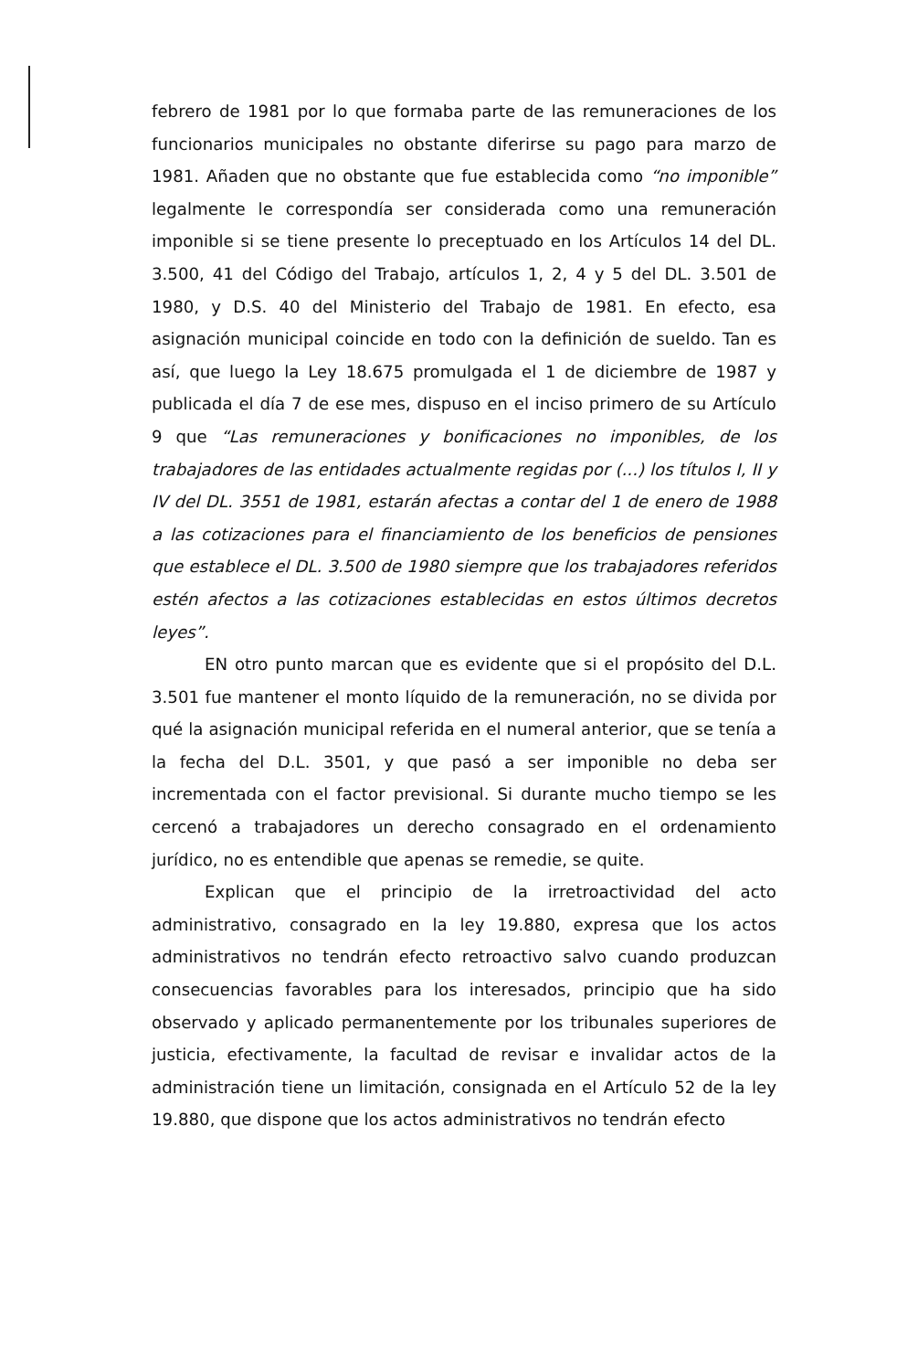febrero de 1981 por lo que formaba parte de las remuneraciones de los funcionarios municipales no obstante diferirse su pago para marzo de 1981. Añaden que no obstante que fue establecida como “no imponible” legalmente le correspondía ser considerada como una remuneración imponible si se tiene presente lo preceptuado en los Artículos 14 del DL. 3.500, 41 del Código del Trabajo, artículos 1, 2, 4 y 5 del DL. 3.501 de 1980, y D.S. 40 del Ministerio del Trabajo de 1981. En efecto, esa asignación municipal coincide en todo con la definición de sueldo. Tan es así, que luego la Ley 18.675 promulgada el 1 de diciembre de 1987 y publicada el día 7 de ese mes, dispuso en el inciso primero de su Artículo 9 que “Las remuneraciones y bonificaciones no imponibles, de los trabajadores de las entidades actualmente regidas por (...) los títulos I, II y IV del DL. 3551 de 1981, estarán afectas a contar del 1 de enero de 1988 a las cotizaciones para el financiamiento de los beneficios de pensiones que establece el DL. 3.500 de 1980 siempre que los trabajadores referidos estén afectos a las cotizaciones establecidas en estos últimos decretos leyes”.
EN otro punto marcan que es evidente que si el propósito del D.L. 3.501 fue mantener el monto líquido de la remuneración, no se divida por qué la asignación municipal referida en el numeral anterior, que se tenía a la fecha del D.L. 3501, y que pasó a ser imponible no deba ser incrementada con el factor previsional. Si durante mucho tiempo se les cercenó a trabajadores un derecho consagrado en el ordenamiento jurídico, no es entendible que apenas se remedie, se quite.
Explican que el principio de la irretroactividad del acto administrativo, consagrado en la ley 19.880, expresa que los actos administrativos no tendrán efecto retroactivo salvo cuando produzcan consecuencias favorables para los interesados, principio que ha sido observado y aplicado permanentemente por los tribunales superiores de justicia, efectivamente, la facultad de revisar e invalidar actos de la administración tiene un limitación, consignada en el Artículo 52 de la ley 19.880, que dispone que los actos administrativos no tendrán efecto